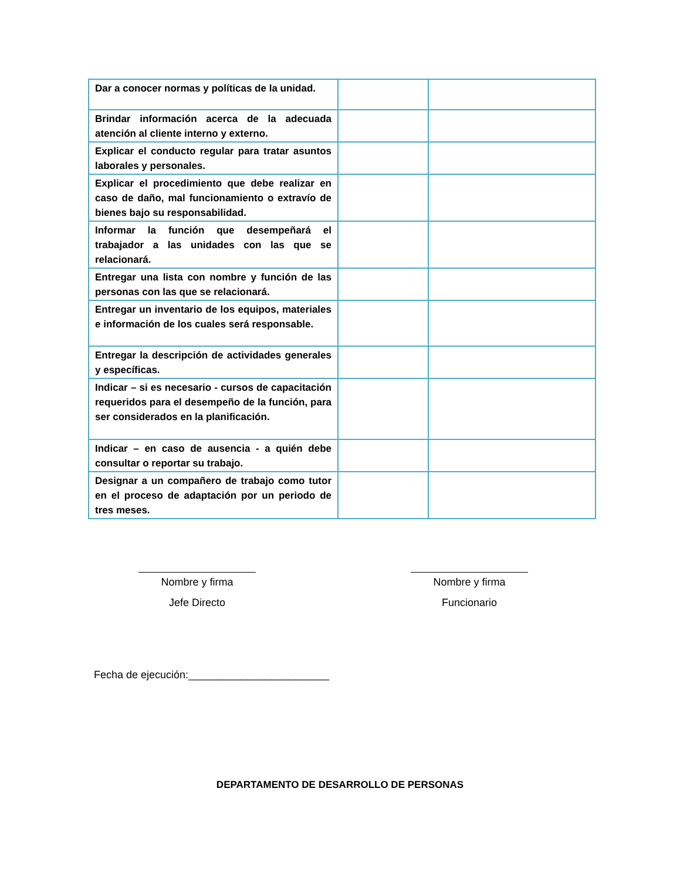| Dar a conocer normas y políticas de la unidad. | | |
| Brindar información acerca de la adecuada atención al cliente interno y externo. | | |
| Explicar el conducto regular para tratar asuntos laborales y personales. | | |
| Explicar el procedimiento que debe realizar en caso de daño, mal funcionamiento o extravío de bienes bajo su responsabilidad. | | |
| Informar la función que desempeñará el trabajador a las unidades con las que se relacionará. | | |
| Entregar una lista con nombre y función de las personas con las que se relacionará. | | |
| Entregar un inventario de los equipos, materiales e información de los cuales será responsable. | | |
| Entregar la descripción de actividades generales y específicas. | | |
| Indicar – si es necesario - cursos de capacitación requeridos para el desempeño de la función, para ser considerados en la planificación. | | |
| Indicar – en caso de ausencia - a quién debe consultar o reportar su trabajo. | | |
| Designar a un compañero de trabajo como tutor en el proceso de adaptación por un periodo de tres meses. | | |
Nombre y firma
Jefe Directo
Nombre y firma
Funcionario
Fecha de ejecución:________________________
DEPARTAMENTO DE DESARROLLO DE PERSONAS